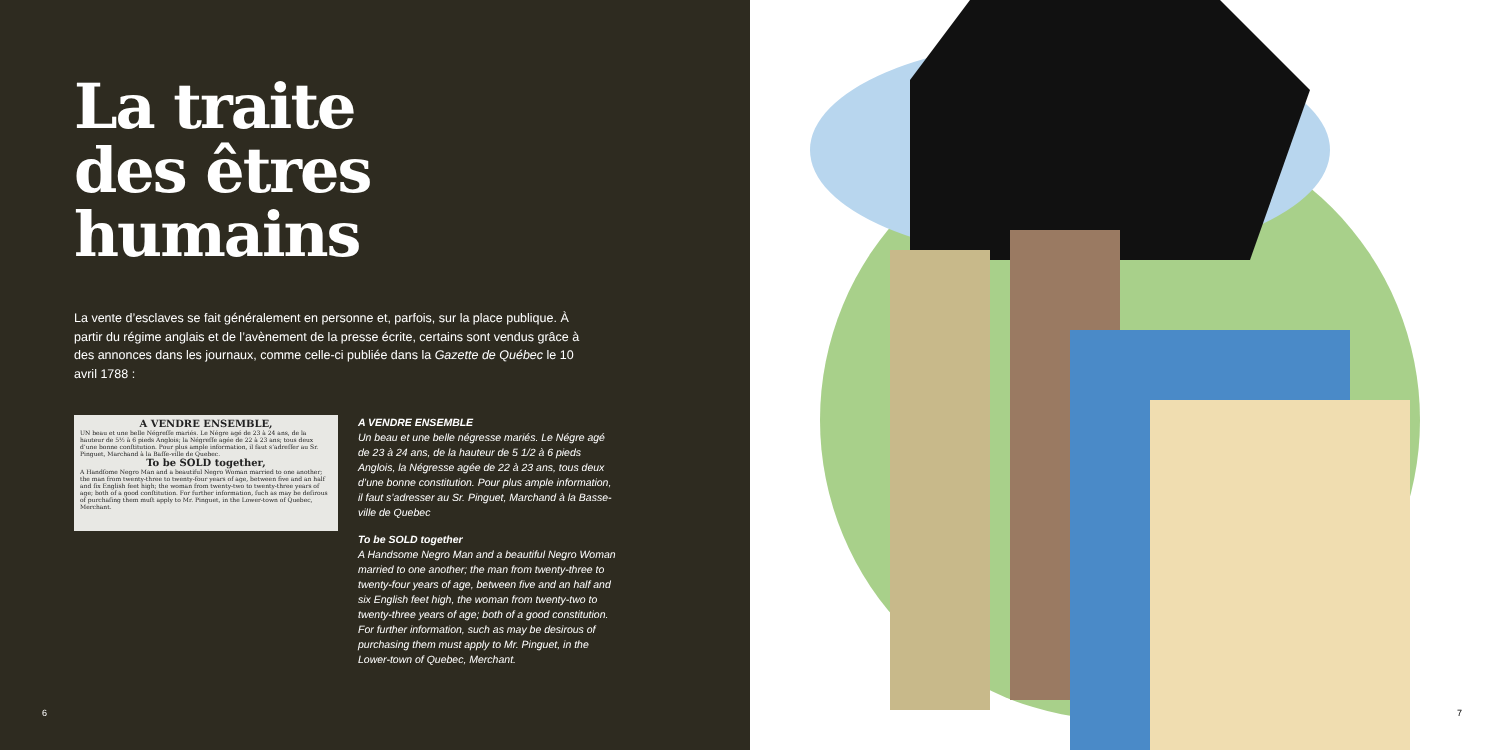La traite
des êtres
humains
La vente d’esclaves se fait généralement en personne et, parfois, sur la place publique. À partir du régime anglais et de l’avènement de la presse écrite, certains sont vendus grâce à des annonces dans les journaux, comme celle-ci publiée dans la Gazette de Québec le 10 avril 1788 :
A VENDRE ENSEMBLE,
UN beau et une belle Négreſſe mariés. Le Négre agé de 23 à 24 ans, de la hauteur de 5½ à 6 pieds Anglois; la Négreſſe agée de 22 à 23 ans; tous deux d’une bonne conſtitution. Pour plus ample information, il faut s’adreſſer au Sr. Pinguet, Marchand à la Baſſe-ville de Quebec.
To be SOLD together,
A Handſome Negro Man and a beautiful Negro Woman married to one another; the man from twenty-three to twenty-four years of age, between five and an half and ſix English feet high; the woman from twenty-two to twenty-three years of age; both of a good conſtitution. For further information, ſuch as may be deſirous of purchaſing them muſt apply to Mr. Pinguet, in the Lower-town of Quebec, Merchant.
A VENDRE ENSEMBLE
Un beau et une belle négresse mariés. Le Négre agé de 23 à 24 ans, de la hauteur de 5 1/2 à 6 pieds Anglois, la Négresse agée de 22 à 23 ans, tous deux d’une bonne constitution. Pour plus ample information, il faut s’adresser au Sr. Pinguet, Marchand à la Basse-ville de Quebec
To be SOLD together
A Handsome Negro Man and a beautiful Negro Woman married to one another; the man from twenty-three to twenty-four years of age, between five and an half and six English feet high, the woman from twenty-two to twenty-three years of age; both of a good constitution. For further information, such as may be desirous of purchasing them must apply to Mr. Pinguet, in the Lower-town of Quebec, Merchant.
6
7